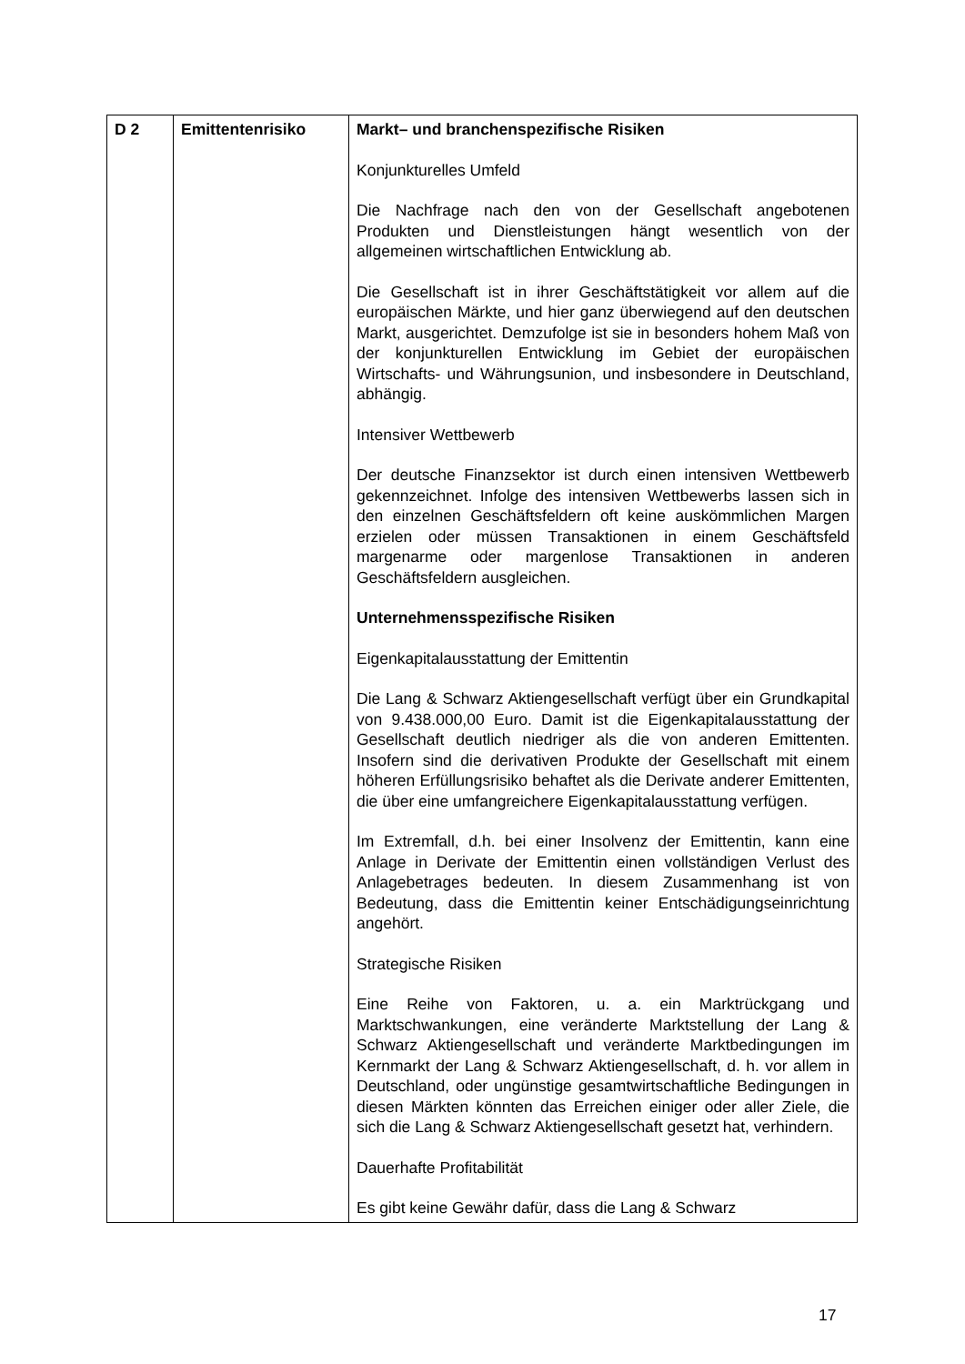| D 2 | Emittentenrisiko | Markt– und branchenspezifische Risiken Konjunkturelles Umfeld Die Nachfrage nach den von der Gesellschaft angebotenen Produkten und Dienstleistungen hängt wesentlich von der allgemeinen wirtschaftlichen Entwicklung ab. Die Gesellschaft ist in ihrer Geschäftstätigkeit vor allem auf die europäischen Märkte, und hier ganz überwiegend auf den deutschen Markt, ausgerichtet. Demzufolge ist sie in besonders hohem Maß von der konjunkturellen Entwicklung im Gebiet der europäischen Wirtschafts- und Währungsunion, und insbesondere in Deutschland, abhängig. Intensiver Wettbewerb Der deutsche Finanzsektor ist durch einen intensiven Wettbewerb gekennzeichnet. Infolge des intensiven Wettbewerbs lassen sich in den einzelnen Geschäftsfeldern oft keine auskömmlichen Margen erzielen oder müssen Transaktionen in einem Geschäftsfeld margenarme oder margenlose Transaktionen in anderen Geschäftsfeldern ausgleichen. Unternehmensspezifische Risiken Eigenkapitalausstattung der Emittentin Die Lang & Schwarz Aktiengesellschaft verfügt über ein Grundkapital von 9.438.000,00 Euro. Damit ist die Eigenkapitalausstattung der Gesellschaft deutlich niedriger als die von anderen Emittenten. Insofern sind die derivativen Produkte der Gesellschaft mit einem höheren Erfüllungsrisiko behaftet als die Derivate anderer Emittenten, die über eine umfangreichere Eigenkapitalausstattung verfügen. Im Extremfall, d.h. bei einer Insolvenz der Emittentin, kann eine Anlage in Derivate der Emittentin einen vollständigen Verlust des Anlagebetrages bedeuten. In diesem Zusammenhang ist von Bedeutung, dass die Emittentin keiner Entschädigungseinrichtung angehört. Strategische Risiken Eine Reihe von Faktoren, u. a. ein Marktrückgang und Marktschwankungen, eine veränderte Marktstellung der Lang & Schwarz Aktiengesellschaft und veränderte Marktbedingungen im Kernmarkt der Lang & Schwarz Aktiengesellschaft, d. h. vor allem in Deutschland, oder ungünstige gesamtwirtschaftliche Bedingungen in diesen Märkten könnten das Erreichen einiger oder aller Ziele, die sich die Lang & Schwarz Aktiengesellschaft gesetzt hat, verhindern. Dauerhafte Profitabilität Es gibt keine Gewähr dafür, dass die Lang & Schwarz |
17